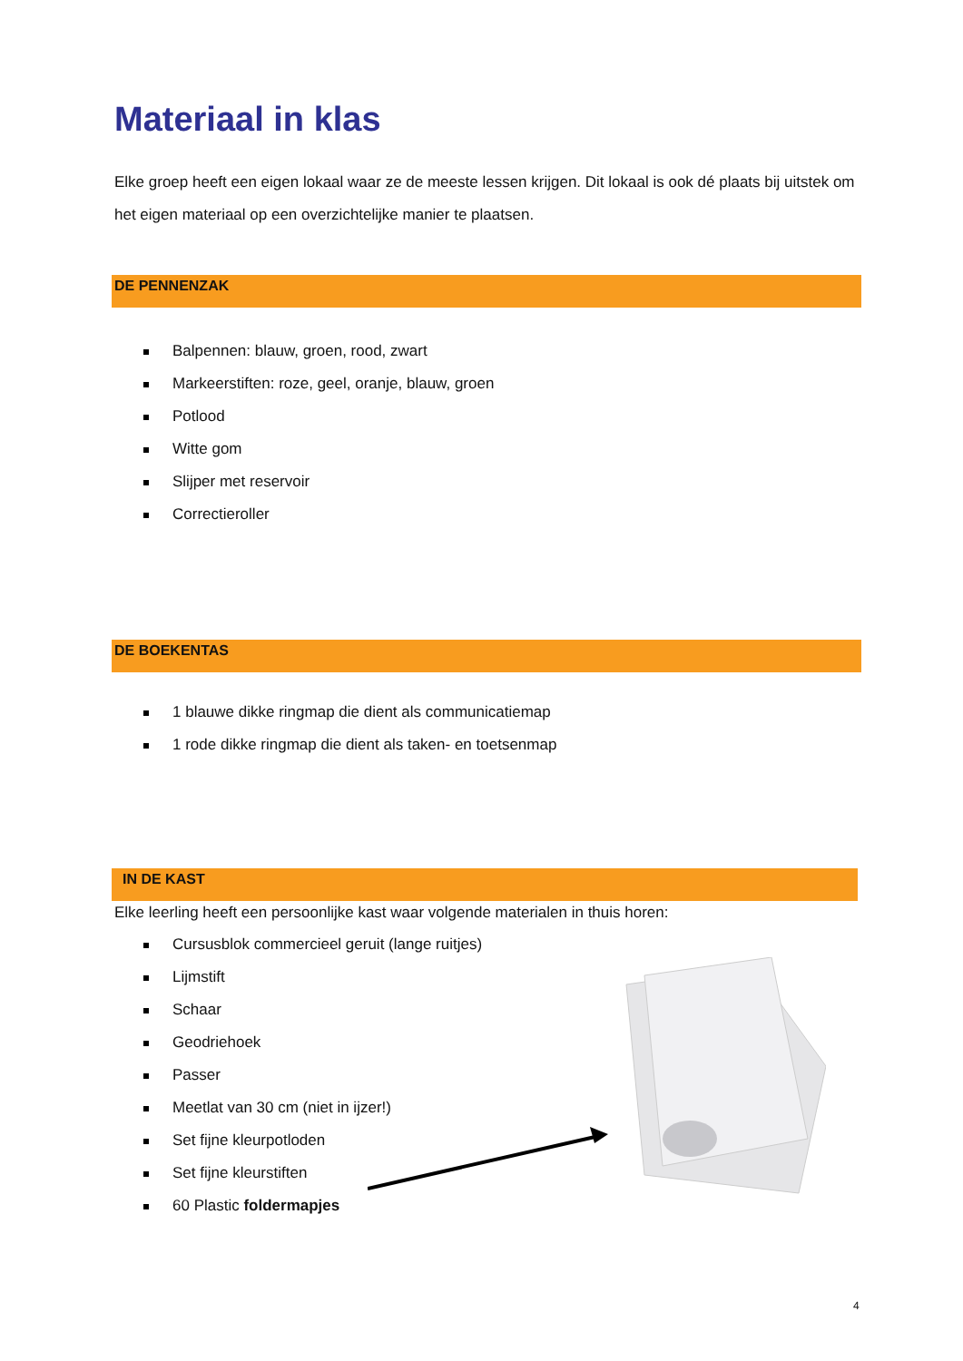Materiaal in klas
Elke groep heeft een eigen lokaal waar ze de meeste lessen krijgen. Dit lokaal is ook dé plaats bij uitstek om het eigen materiaal op een overzichtelijke manier te plaatsen.
DE PENNENZAK
Balpennen: blauw, groen, rood, zwart
Markeerstiften: roze, geel, oranje, blauw, groen
Potlood
Witte gom
Slijper met reservoir
Correctieroller
DE BOEKENTAS
1 blauwe dikke ringmap die dient als communicatiemap
1 rode dikke ringmap die dient als taken- en toetsenmap
IN DE KAST
Elke leerling heeft een persoonlijke kast waar volgende materialen in thuis horen:
Cursusblok commercieel geruit (lange ruitjes)
Lijmstift
Schaar
Geodriehoek
Passer
Meetlat van 30 cm (niet in ijzer!)
Set fijne kleurpotloden
Set fijne kleurstiften
60 Plastic foldermapjes
4